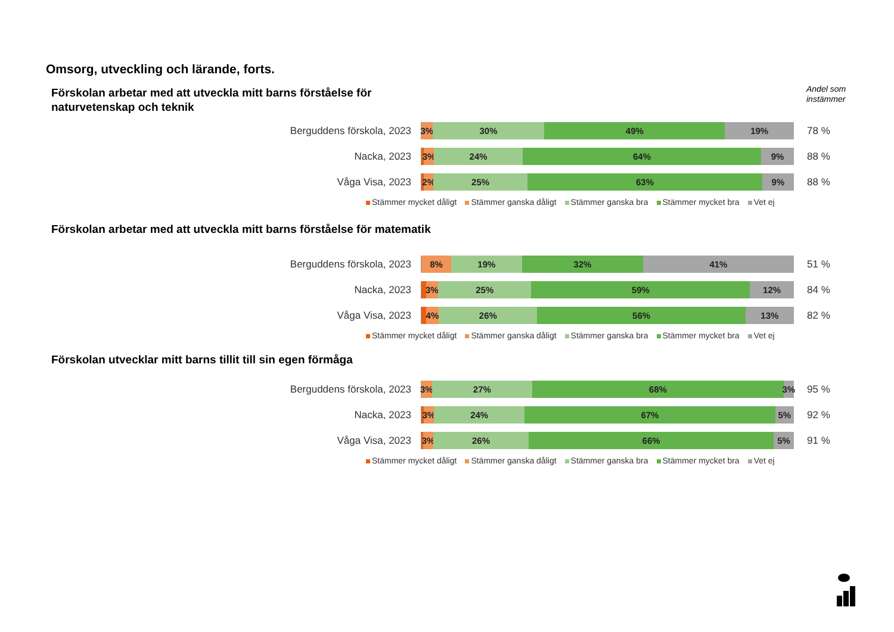Omsorg, utveckling och lärande, forts.
Andel som
instämmer
Förskolan arbetar med att utveckla mitt barns förståelse för
naturvetenskap och teknik
Berguddens förskola, 2023
3% 30% 49% 19%
78 %
Nacka, 2023
3% 24% 64% 9%
88 %
Våga Visa, 2023
2% 25% 63% 9%
88 %
Stämmer mycket dåligt Stämmer ganska dåligt Stämmer ganska bra Stämmer mycket bra Vet ej
Förskolan arbetar med att utveckla mitt barns förståelse för matematik
Berguddens förskola, 2023
8% 19% 32% 41%
51 %
Nacka, 2023
3% 25% 59% 12%
84 %
Våga Visa, 2023
4% 26% 56% 13%
82 %
Stämmer mycket dåligt Stämmer ganska dåligt Stämmer ganska bra Stämmer mycket bra Vet ej
Förskolan utvecklar mitt barns tillit till sin egen förmåga
Berguddens förskola, 2023
3% 27% 68% 3%
95 %
Nacka, 2023
3% 24% 67% 5%
92 %
Våga Visa, 2023
3% 26% 66% 5%
91 %
Stämmer mycket dåligt Stämmer ganska dåligt Stämmer ganska bra Stämmer mycket bra Vet ej